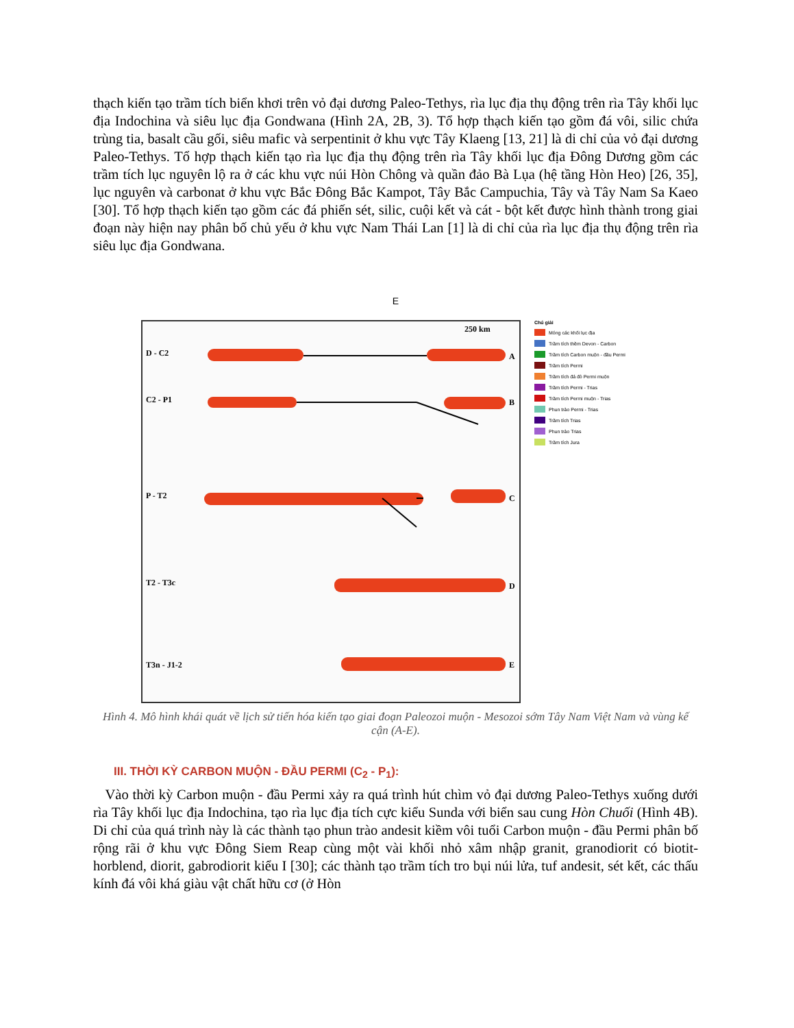thạch kiến tạo trầm tích biển khơi trên vỏ đại dương Paleo-Tethys, rìa lục địa thụ động trên rìa Tây khối lục địa Indochina và siêu lục địa Gondwana (Hình 2A, 2B, 3). Tổ hợp thạch kiến tạo gồm đá vôi, silic chứa trùng tia, basalt cầu gối, siêu mafic và serpentinit ở khu vực Tây Klaeng [13, 21] là di chỉ của vỏ đại dương Paleo-Tethys. Tổ hợp thạch kiến tạo rìa lục địa thụ động trên rìa Tây khối lục địa Đông Dương gồm các trầm tích lục nguyên lộ ra ở các khu vực núi Hòn Chông và quần đảo Bà Lụa (hệ tầng Hòn Heo) [26, 35], lục nguyên và carbonat ở khu vực Bắc Đông Bắc Kampot, Tây Bắc Campuchia, Tây và Tây Nam Sa Kaeo [30]. Tổ hợp thạch kiến tạo gồm các đá phiến sét, silic, cuội kết và cát - bột kết được hình thành trong giai đoạn này hiện nay phân bố chủ yếu ở khu vực Nam Thái Lan [1] là di chỉ của rìa lục địa thụ động trên rìa siêu lục địa Gondwana.
E
D - C2
C2 - P1
P - T2
T2 - T3c
T3n - J1-2
A
B
C
D
E
250 km
Chú giải
Móng các khối lục địa
Trầm tích thềm Devon - Carbon
Trầm tích Carbon muộn - đầu Permi
Trầm tích Permi
Trầm tích đá đỏ Permi muộn
Trầm tích Permi - Trias
Trầm tích Permi muộn - Trias
Phun trào Permi - Trias
Trầm tích Trias
Phun trào Trias
Trầm tích Jura
Hình 4. Mô hình khái quát về lịch sử tiến hóa kiến tạo giai đoạn Paleozoi muộn - Mesozoi sớm Tây Nam Việt Nam và vùng kế cận (A-E).
III. THỜI KỲ CARBON MUỘN - ĐẦU PERMI (C<sub>2</sub> - P<sub>1</sub>):
Vào thời kỳ Carbon muộn - đầu Permi xảy ra quá trình hút chìm vỏ đại dương Paleo-Tethys xuống dưới rìa Tây khối lục địa Indochina, tạo rìa lục địa tích cực kiểu Sunda với biển sau cung Hòn Chuối (Hình 4B). Di chỉ của quá trình này là các thành tạo phun trào andesit kiềm vôi tuổi Carbon muộn - đầu Permi phân bố rộng rãi ở khu vực Đông Siem Reap cùng một vài khối nhỏ xâm nhập granit, granodiorit có biotit-horblend, diorit, gabrodiorit kiểu I [30]; các thành tạo trầm tích tro bụi núi lửa, tuf andesit, sét kết, các thấu kính đá vôi khá giàu vật chất hữu cơ (ở Hòn